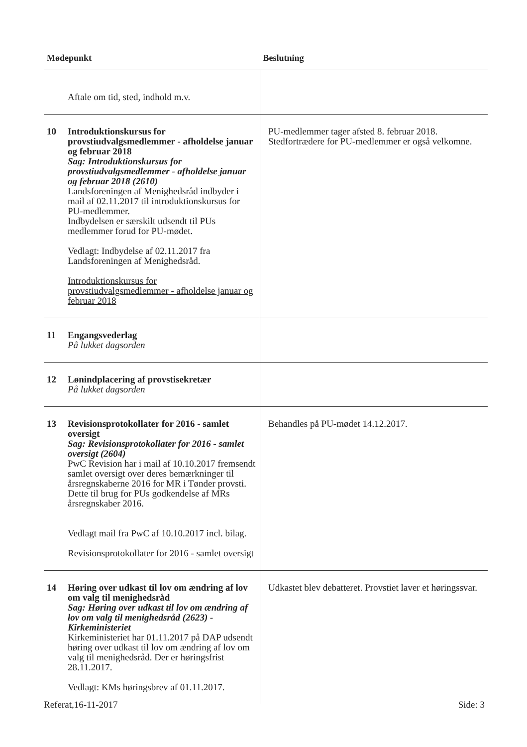| Mødepunkt | | Beslutning |
| --- | --- | --- |
| | Aftale om tid, sted, indhold m.v. | |
| 10 | Introduktionskursus for provstiudvalgsmedlemmer - afholdelse januar og februar 2018 Sag: Introduktionskursus for provstiudvalgsmedlemmer - afholdelse januar og februar 2018 (2610) Landsforeningen af Menighedsråd indbyder i mail af 02.11.2017 til introduktionskursus for PU-medlemmer. Indbydelsen er særskilt udsendt til PUs medlemmer forud for PU-mødet. Vedlagt: Indbydelse af 02.11.2017 fra Landsforeningen af Menighedsråd. Introduktionskursus for provstiudvalgsmedlemmer - afholdelse januar og februar 2018 | PU-medlemmer tager afsted 8. februar 2018. Stedfortrædere for PU-medlemmer er også velkomne. |
| 11 | Engangsvederlag På lukket dagsorden | |
| 12 | Lønindplacering af provstisekretær På lukket dagsorden | |
| 13 | Revisionsprotokollater for 2016 - samlet oversigt Sag: Revisionsprotokollater for 2016 - samlet oversigt (2604) PwC Revision har i mail af 10.10.2017 fremsendt samlet oversigt over deres bemærkninger til årsregnskaberne 2016 for MR i Tønder provsti. Dette til brug for PUs godkendelse af MRs årsregnskaber 2016. Vedlagt mail fra PwC af 10.10.2017 incl. bilag. Revisionsprotokollater for 2016 - samlet oversigt | Behandles på PU-mødet 14.12.2017. |
| 14 | Høring over udkast til lov om ændring af lov om valg til menighedsråd Sag: Høring over udkast til lov om ændring af lov om valg til menighedsråd (2623) - Kirkeministeriet Kirkeministeriet har 01.11.2017 på DAP udsendt høring over udkast til lov om ændring af lov om valg til menighedsråd. Der er høringsfrist 28.11.2017. Vedlagt: KMs høringsbrev af 01.11.2017. | Udkastet blev debatteret. Provstiet laver et høringssvar. |
Referat,16-11-2017 Side: 3